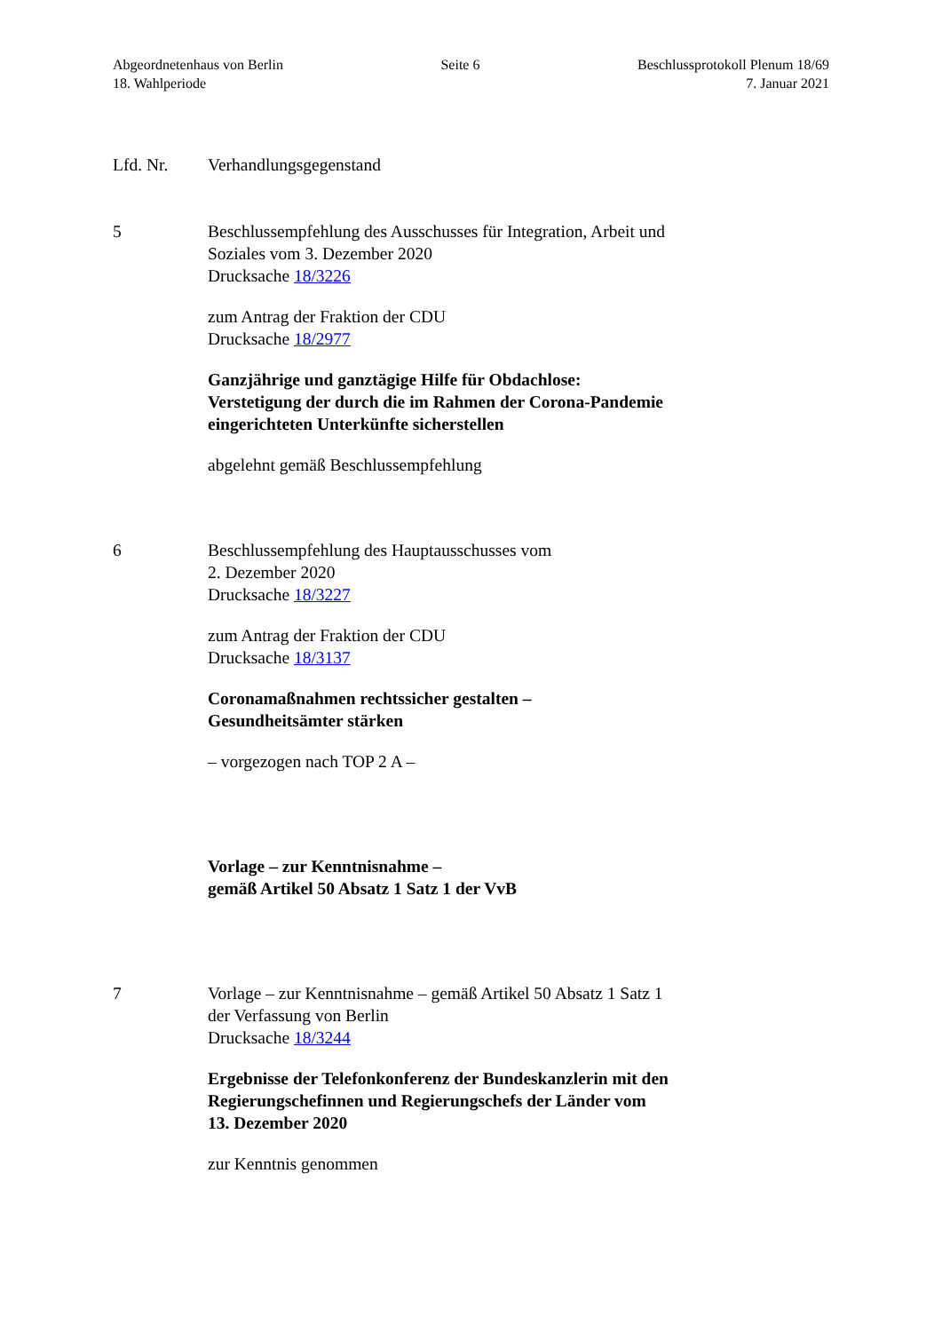Abgeordnetenhaus von Berlin
18. Wahlperiode
Seite 6 Beschlussprotokoll Plenum 18/69
7. Januar 2021
Lfd. Nr. Verhandlungsgegenstand
5 Beschlussempfehlung des Ausschusses für Integration, Arbeit und Soziales vom 3. Dezember 2020
Drucksache 18/3226
zum Antrag der Fraktion der CDU
Drucksache 18/2977
Ganzjährige und ganztägige Hilfe für Obdachlose: Verstetigung der durch die im Rahmen der Corona-Pandemie eingerichteten Unterkünfte sicherstellen
abgelehnt gemäß Beschlussempfehlung
6 Beschlussempfehlung des Hauptausschusses vom
2. Dezember 2020
Drucksache 18/3227
zum Antrag der Fraktion der CDU
Drucksache 18/3137
Coronamaßnahmen rechtssicher gestalten –
Gesundheitsämter stärken
– vorgezogen nach TOP 2 A –
Vorlage – zur Kenntnisnahme –
gemäß Artikel 50 Absatz 1 Satz 1 der VvB
7 Vorlage – zur Kenntnisnahme – gemäß Artikel 50 Absatz 1 Satz 1 der Verfassung von Berlin
Drucksache 18/3244
Ergebnisse der Telefonkonferenz der Bundeskanzlerin mit den Regierungschefinnen und Regierungschefs der Länder vom 13. Dezember 2020
zur Kenntnis genommen